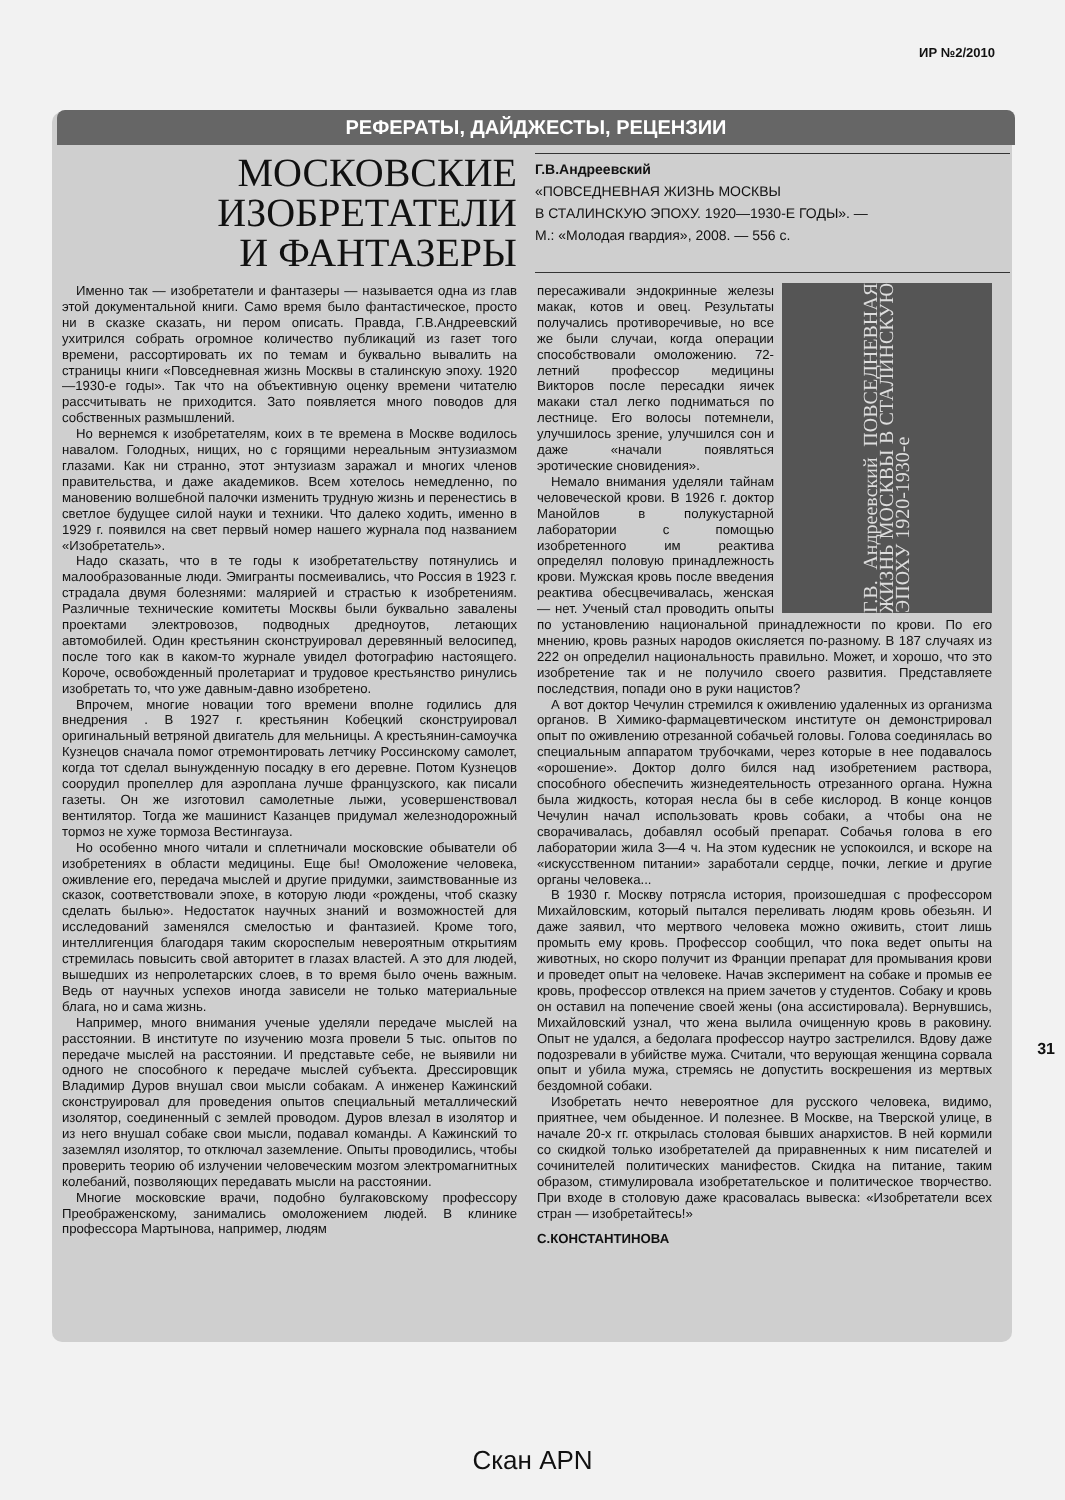ИР №2/2010
РЕФЕРАТЫ, ДАЙДЖЕСТЫ, РЕЦЕНЗИИ
МОСКОВСКИЕ
ИЗОБРЕТАТЕЛИ
И ФАНТАЗЕРЫ
Г.В.Андреевский
«ПОВСЕДНЕВНАЯ ЖИЗНЬ МОСКВЫ
В СТАЛИНСКУЮ ЭПОХУ. 1920—1930-Е ГОДЫ». —
М.: «Молодая гвардия», 2008. — 556 с.
Именно так — изобретатели и фантазеры — называется одна из глав этой документальной книги. Само время было фантастическое, просто ни в сказке сказать, ни пером описать. Правда, Г.В.Андреевский ухитрился собрать огромное количество публикаций из газет того времени, рассортировать их по темам и буквально вывалить на страницы книги «Повседневная жизнь Москвы в сталинскую эпоху. 1920—1930-е годы». Так что на объективную оценку времени читателю рассчитывать не приходится. Зато появляется много поводов для собственных размышлений.
Но вернемся к изобретателям, коих в те времена в Москве водилось навалом. Голодных, нищих, но с горящими нереальным энтузиазмом глазами. Как ни странно, этот энтузиазм заражал и многих членов правительства, и даже академиков. Всем хотелось немедленно, по мановению волшебной палочки изменить трудную жизнь и перенестись в светлое будущее силой науки и техники. Что далеко ходить, именно в 1929 г. появился на свет первый номер нашего журнала под названием «Изобретатель».
Надо сказать, что в те годы к изобретательству потянулись и малообразованные люди. Эмигранты посмеивались, что Россия в 1923 г. страдала двумя болезнями: малярией и страстью к изобретениям. Различные технические комитеты Москвы были буквально завалены проектами электровозов, подводных дредноутов, летающих автомобилей. Один крестьянин сконструировал деревянный велосипед, после того как в каком-то журнале увидел фотографию настоящего. Короче, освобожденный пролетариат и трудовое крестьянство ринулись изобретать то, что уже давным-давно изобретено.
Впрочем, многие новации того времени вполне годились для внедрения . В 1927 г. крестьянин Кобецкий сконструировал оригинальный ветряной двигатель для мельницы. А крестьянин-самоучка Кузнецов сначала помог отремонтировать летчику Россинскому самолет, когда тот сделал вынужденную посадку в его деревне. Потом Кузнецов соорудил пропеллер для аэроплана лучше французского, как писали газеты. Он же изготовил самолетные лыжи, усовершенствовал вентилятор. Тогда же машинист Казанцев придумал железнодорожный тормоз не хуже тормоза Вестингауза.
Но особенно много читали и сплетничали московские обыватели об изобретениях в области медицины. Еще бы! Омоложение человека, оживление его, передача мыслей и другие придумки, заимствованные из сказок, соответствовали эпохе, в которую люди «рождены, чтоб сказку сделать былью». Недостаток научных знаний и возможностей для исследований заменялся смелостью и фантазией. Кроме того, интеллигенция благодаря таким скороспелым невероятным открытиям стремилась повысить свой авторитет в глазах властей. А это для людей, вышедших из непролетарских слоев, в то время было очень важным. Ведь от научных успехов иногда зависели не только материальные блага, но и сама жизнь.
Например, много внимания ученые уделяли передаче мыслей на расстоянии. В институте по изучению мозга провели 5 тыс. опытов по передаче мыслей на расстоянии. И представьте себе, не выявили ни одного не способного к передаче мыслей субъекта. Дрессировщик Владимир Дуров внушал свои мысли собакам. А инженер Кажинский сконструировал для проведения опытов специальный металлический изолятор, соединенный с землей проводом. Дуров влезал в изолятор и из него внушал собаке свои мысли, подавал команды. А Кажинский то заземлял изолятор, то отключал заземление. Опыты проводились, чтобы проверить теорию об излучении человеческим мозгом электромагнитных колебаний, позволяющих передавать мысли на расстоянии.
Многие московские врачи, подобно булгаковскому профессору Преображенскому, занимались омоложением людей. В клинике профессора Мартынова, например, людям
Г.В. Андреевский ПОВСЕДНЕВНАЯ ЖИЗНЬ МОСКВЫ В СТАЛИНСКУЮ ЭПОХУ 1920-1930-е
пересаживали эндокринные железы макак, котов и овец. Результаты получались противоречивые, но все же были случаи, когда операции способствовали омоложению. 72-летний профессор медицины Викторов после пересадки яичек макаки стал легко подниматься по лестнице. Его волосы потемнели, улучшилось зрение, улучшился сон и даже «начали появляться эротические сновидения».
Немало внимания уделяли тайнам человеческой крови. В 1926 г. доктор Манойлов в полукустарной лаборатории с помощью изобретенного им реактива определял половую принадлежность крови. Мужская кровь после введения реактива обесцвечивалась, женская — нет. Ученый стал проводить опыты по установлению национальной принадлежности по крови. По его мнению, кровь разных народов окисляется по-разному. В 187 случаях из 222 он определил национальность правильно. Может, и хорошо, что это изобретение так и не получило своего развития. Представляете последствия, попади оно в руки нацистов?
А вот доктор Чечулин стремился к оживлению удаленных из организма органов. В Химико-фармацевтическом институте он демонстрировал опыт по оживлению отрезанной собачьей головы. Голова соединялась во специальным аппаратом трубочками, через которые в нее подавалось «орошение». Доктор долго бился над изобретением раствора, способного обеспечить жизнедеятельность отрезанного органа. Нужна была жидкость, которая несла бы в себе кислород. В конце концов Чечулин начал использовать кровь собаки, а чтобы она не сворачивалась, добавлял особый препарат. Собачья голова в его лаборатории жила 3—4 ч. На этом кудесник не успокоился, и вскоре на «искусственном питании» заработали сердце, почки, легкие и другие органы человека...
В 1930 г. Москву потрясла история, произошедшая с профессором Михайловским, который пытался переливать людям кровь обезьян. И даже заявил, что мертвого человека можно оживить, стоит лишь промыть ему кровь. Профессор сообщил, что пока ведет опыты на животных, но скоро получит из Франции препарат для промывания крови и проведет опыт на человеке. Начав эксперимент на собаке и промыв ее кровь, профессор отвлекся на прием зачетов у студентов. Собаку и кровь он оставил на попечение своей жены (она ассистировала). Вернувшись, Михайловский узнал, что жена вылила очищенную кровь в раковину. Опыт не удался, а бедолага профессор наутро застрелился. Вдову даже подозревали в убийстве мужа. Считали, что верующая женщина сорвала опыт и убила мужа, стремясь не допустить воскрешения из мертвых бездомной собаки.
Изобретать нечто невероятное для русского человека, видимо, приятнее, чем обыденное. И полезнее. В Москве, на Тверской улице, в начале 20-х гг. открылась столовая бывших анархистов. В ней кормили со скидкой только изобретателей да приравненных к ним писателей и сочинителей политических манифестов. Скидка на питание, таким образом, стимулировала изобретательское и политическое творчество. При входе в столовую даже красовалась вывеска: «Изобретатели всех стран — изобретайтесь!»
С.КОНСТАНТИНОВА
31
Скан APN